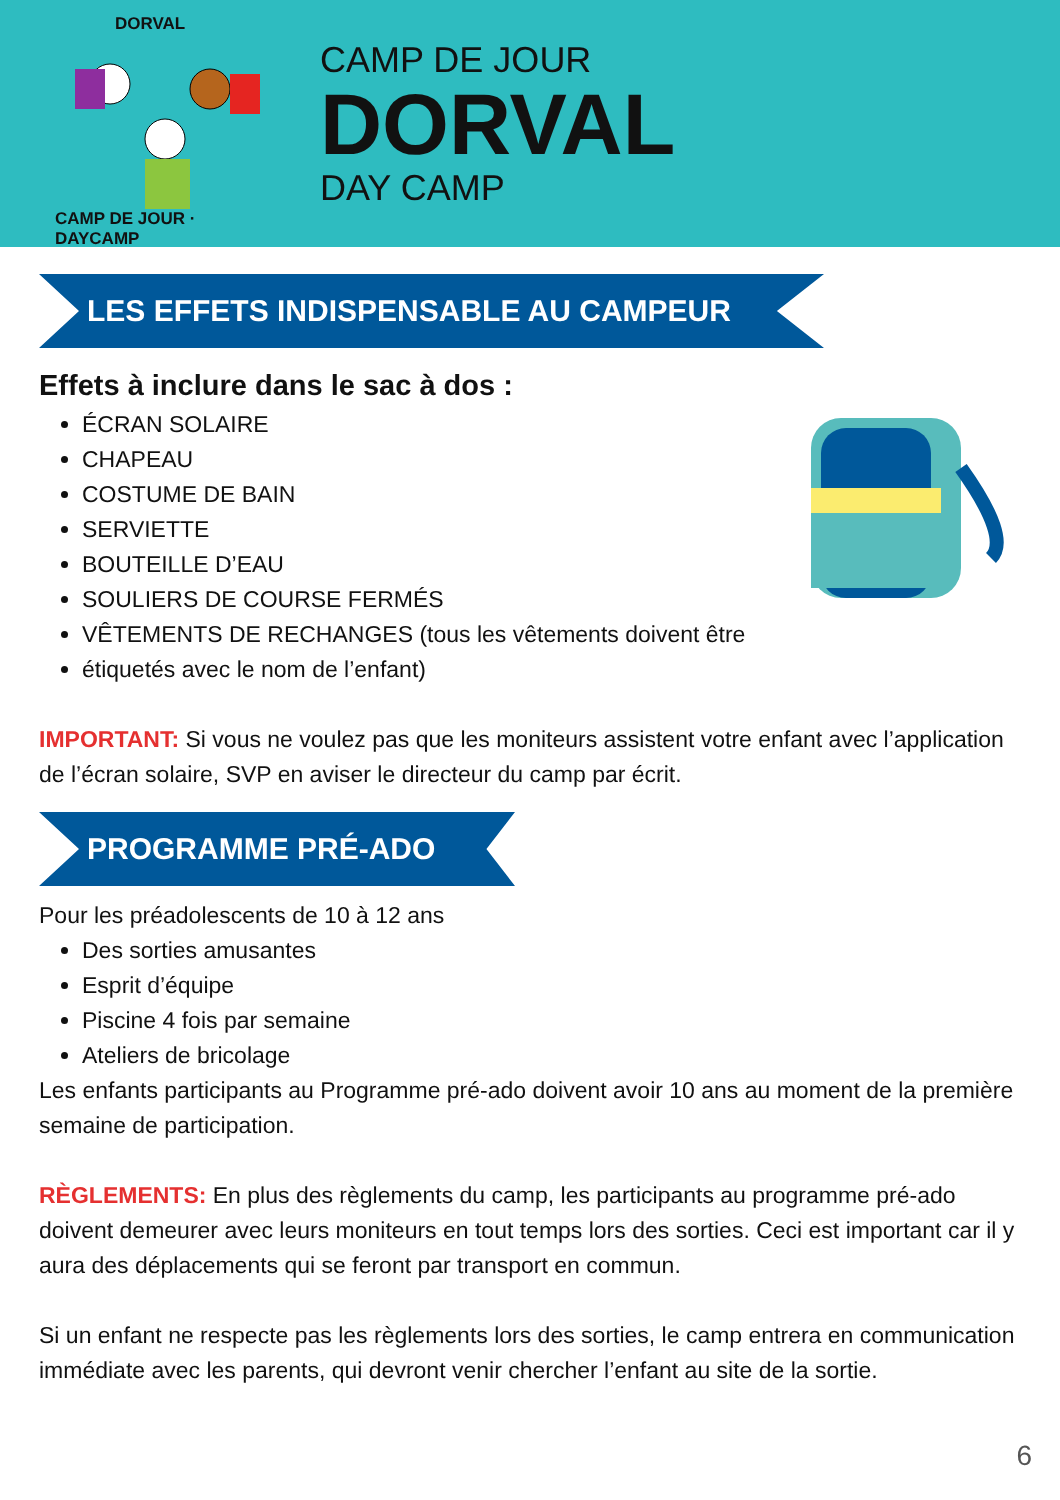DORVAL
CAMP DE JOUR · DAYCAMP
CAMP DE JOUR
DORVAL
DAY CAMP
LES EFFETS INDISPENSABLE AU CAMPEUR
Effets à inclure dans le sac à dos :
ÉCRAN SOLAIRE
CHAPEAU
COSTUME DE BAIN
SERVIETTE
BOUTEILLE D’EAU
SOULIERS DE COURSE FERMÉS
VÊTEMENTS DE RECHANGES (tous les vêtements doivent être
étiquetés avec le nom de l’enfant)
IMPORTANT: Si vous ne voulez pas que les moniteurs assistent votre enfant avec l’application de l’écran solaire, SVP en aviser le directeur du camp par écrit.
PROGRAMME PRÉ-ADO
Pour les préadolescents de 10 à 12 ans
Des sorties amusantes
Esprit d’équipe
Piscine 4 fois par semaine
Ateliers de bricolage
Les enfants participants au Programme pré-ado doivent avoir 10 ans au moment de la première semaine de participation.
RÈGLEMENTS: En plus des règlements du camp, les participants au programme pré-ado doivent demeurer avec leurs moniteurs en tout temps lors des sorties. Ceci est important car il y aura des déplacements qui se feront par transport en commun.
Si un enfant ne respecte pas les règlements lors des sorties, le camp entrera en communication immédiate avec les parents, qui devront venir chercher l’enfant au site de la sortie.
6